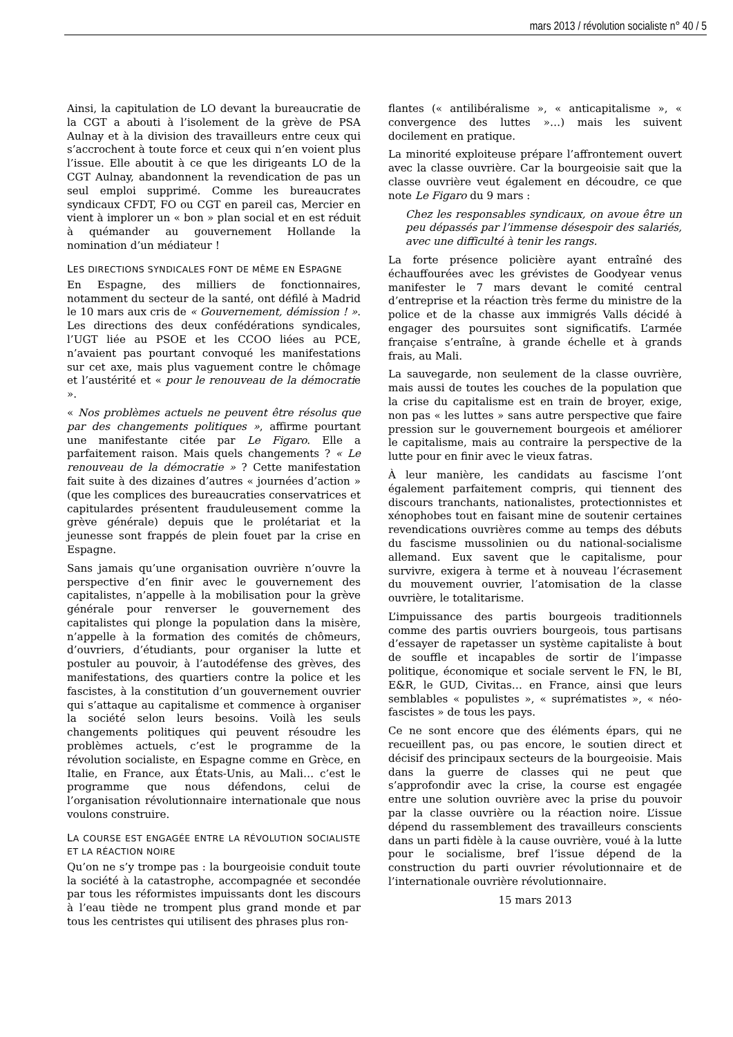mars 2013 / révolution socialiste n° 40 / 5
Ainsi, la capitulation de LO devant la bureaucratie de la CGT a abouti à l’isolement de la grève de PSA Aulnay et à la division des travailleurs entre ceux qui s’accrochent à toute force et ceux qui n’en voient plus l’issue. Elle aboutit à ce que les dirigeants LO de la CGT Aulnay, abandonnent la revendication de pas un seul emploi supprimé. Comme les bureaucrates syndicaux CFDT, FO ou CGT en pareil cas, Mercier en vient à implorer un « bon » plan social et en est réduit à quémander au gouvernement Hollande la nomination d’un médiateur !
LES DIRECTIONS SYNDICALES FONT DE MÊME EN ESPAGNE
En Espagne, des milliers de fonctionnaires, notamment du secteur de la santé, ont défilé à Madrid le 10 mars aux cris de « Gouvernement, démission ! ». Les directions des deux confédérations syndicales, l’UGT liée au PSOE et les CCOO liées au PCE, n’avaient pas pourtant convoqué les manifestations sur cet axe, mais plus vaguement contre le chômage et l’austérité et « pour le renouveau de la démocratie ».
« Nos problèmes actuels ne peuvent être résolus que par des changements politiques », affirme pourtant une manifestante citée par Le Figaro. Elle a parfaitement raison. Mais quels changements ? « Le renouveau de la démocratie » ? Cette manifestation fait suite à des dizaines d’autres « journées d’action » (que les complices des bureaucraties conservatrices et capitulardes présentent frauduleusement comme la grève générale) depuis que le prolétariat et la jeunesse sont frappés de plein fouet par la crise en Espagne.
Sans jamais qu’une organisation ouvrière n’ouvre la perspective d’en finir avec le gouvernement des capitalistes, n’appelle à la mobilisation pour la grève générale pour renverser le gouvernement des capitalistes qui plonge la population dans la misère, n’appelle à la formation des comités de chômeurs, d’ouvriers, d’étudiants, pour organiser la lutte et postuler au pouvoir, à l’autodéfense des grèves, des manifestations, des quartiers contre la police et les fascistes, à la constitution d’un gouvernement ouvrier qui s’attaque au capitalisme et commence à organiser la société selon leurs besoins. Voilà les seuls changements politiques qui peuvent résoudre les problèmes actuels, c’est le programme de la révolution socialiste, en Espagne comme en Grèce, en Italie, en France, aux États-Unis, au Mali… c’est le programme que nous défendons, celui de l’organisation révolutionnaire internationale que nous voulons construire.
LA COURSE EST ENGAGÉE ENTRE LA RÉVOLUTION SOCIALISTE ET LA RÉACTION NOIRE
Qu’on ne s’y trompe pas : la bourgeoisie conduit toute la société à la catastrophe, accompagnée et secondée par tous les réformistes impuissants dont les discours à l’eau tiède ne trompent plus grand monde et par tous les centristes qui utilisent des phrases plus ron-
flantes (« antilibéralisme », « anticapitalisme », « convergence des luttes »…) mais les suivent docilement en pratique.
La minorité exploiteuse prépare l’affrontement ouvert avec la classe ouvrière. Car la bourgeoisie sait que la classe ouvrière veut également en découdre, ce que note Le Figaro du 9 mars :
Chez les responsables syndicaux, on avoue être un peu dépassés par l’immense désespoir des salariés, avec une difficulté à tenir les rangs.
La forte présence policière ayant entraîné des échauffourées avec les grévistes de Goodyear venus manifester le 7 mars devant le comité central d’entreprise et la réaction très ferme du ministre de la police et de la chasse aux immigrés Valls décidé à engager des poursuites sont significatifs. L’armée française s’entraîne, à grande échelle et à grands frais, au Mali.
La sauvegarde, non seulement de la classe ouvrière, mais aussi de toutes les couches de la population que la crise du capitalisme est en train de broyer, exige, non pas « les luttes » sans autre perspective que faire pression sur le gouvernement bourgeois et améliorer le capitalisme, mais au contraire la perspective de la lutte pour en finir avec le vieux fatras.
À leur manière, les candidats au fascisme l’ont également parfaitement compris, qui tiennent des discours tranchants, nationalistes, protectionnistes et xénophobes tout en faisant mine de soutenir certaines revendications ouvrières comme au temps des débuts du fascisme mussolinien ou du national-socialisme allemand. Eux savent que le capitalisme, pour survivre, exigera à terme et à nouveau l’écrasement du mouvement ouvrier, l’atomisation de la classe ouvrière, le totalitarisme.
L’impuissance des partis bourgeois traditionnels comme des partis ouvriers bourgeois, tous partisans d’essayer de rapetasser un système capitaliste à bout de souffle et incapables de sortir de l’impasse politique, économique et sociale servent le FN, le BI, E&R, le GUD, Civitas… en France, ainsi que leurs semblables « populistes », « suprématistes », « néo-fascistes » de tous les pays.
Ce ne sont encore que des éléments épars, qui ne recueillent pas, ou pas encore, le soutien direct et décisif des principaux secteurs de la bourgeoisie. Mais dans la guerre de classes qui ne peut que s’approfondir avec la crise, la course est engagée entre une solution ouvrière avec la prise du pouvoir par la classe ouvrière ou la réaction noire. L’issue dépend du rassemblement des travailleurs conscients dans un parti fidèle à la cause ouvrière, voué à la lutte pour le socialisme, bref l’issue dépend de la construction du parti ouvrier révolutionnaire et de l’internationale ouvrière révolutionnaire.
15 mars 2013